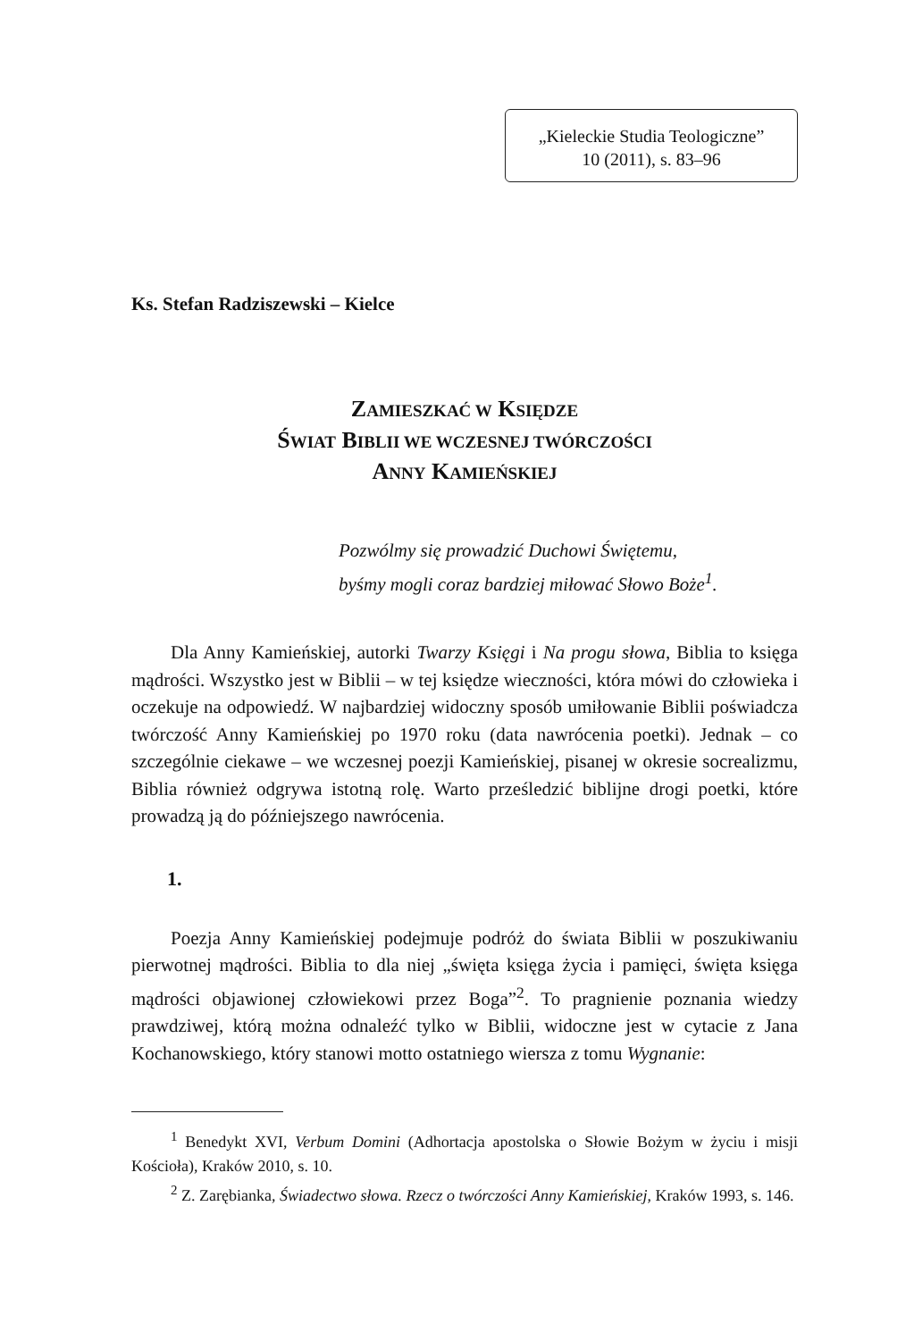„Kieleckie Studia Teologiczne”
10 (2011), s. 83–96
Ks. Stefan Radziszewski – Kielce
ZAMIESZKAĆ W KSIĘDZE
ŚWIAT BIBLII WE WCZESNEJ TWÓRCZOŚCI
ANNY KAMIEŃSKIEJ
Pozwólmy się prowadzić Duchowi Świętemu,
byśmy mogli coraz bardziej miłować Słowo Boże<sup>1</sup>.
Dla Anny Kamieńskiej, autorki Twarzy Księgi i Na progu słowa, Biblia to księga mądrości. Wszystko jest w Biblii – w tej księdze wieczności, która mówi do człowieka i oczekuje na odpowiedź. W najbardziej widoczny sposób umiłowanie Biblii poświadcza twórczość Anny Kamieńskiej po 1970 roku (data nawrócenia poetki). Jednak – co szczególnie ciekawe – we wczesnej poezji Kamieńskiej, pisanej w okresie socrealizmu, Biblia również odgrywa istotną rolę. Warto prześledzić biblijne drogi poetki, które prowadzą ją do późniejszego nawrócenia.
1.
Poezja Anny Kamieńskiej podejmuje podróż do świata Biblii w poszukiwaniu pierwotnej mądrości. Biblia to dla niej „święta księga życia i pamięci, święta księga mądrości objawionej człowiekowi przez Boga”<sup>2</sup>. To pragnienie poznania wiedzy prawdziwej, którą można odnaleźć tylko w Biblii, widoczne jest w cytacie z Jana Kochanowskiego, który stanowi motto ostatniego wiersza z tomu Wygnanie:
<sup>1</sup> Benedykt XVI, Verbum Domini (Adhortacja apostolska o Słowie Bożym w życiu i misji Kościoła), Kraków 2010, s. 10.
<sup>2</sup> Z. Zarębianka, Świadectwo słowa. Rzecz o twórczości Anny Kamieńskiej, Kraków 1993, s. 146.